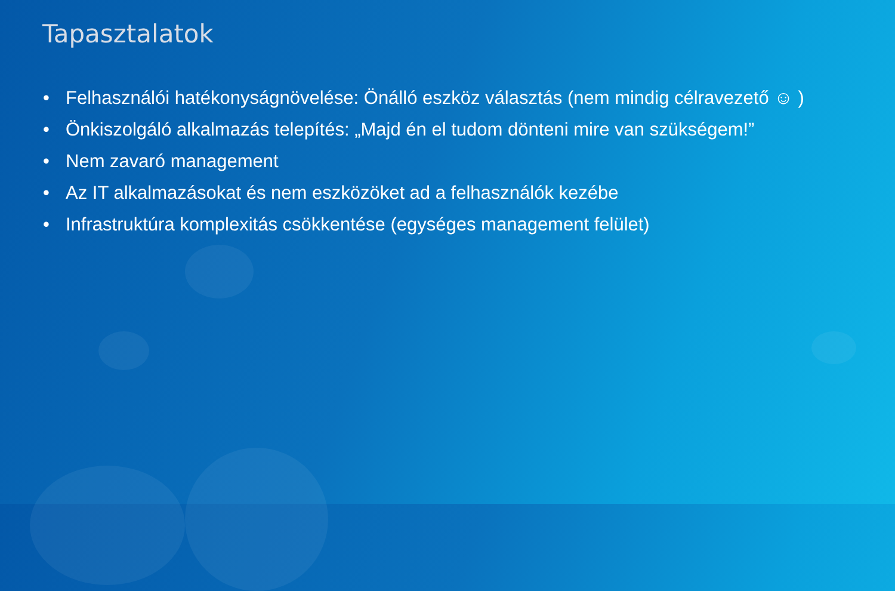Tapasztalatok
• Felhasználói hatékonyságnövelése: Önálló eszköz választás (nem mindig célravezető ☺ )
• Önkiszolgáló alkalmazás telepítés: „Majd én el tudom dönteni mire van szükségem!”
• Nem zavaró management
• Az IT alkalmazásokat és nem eszközöket ad a felhasználók kezébe
• Infrastruktúra komplexitás csökkentése (egységes management felület)